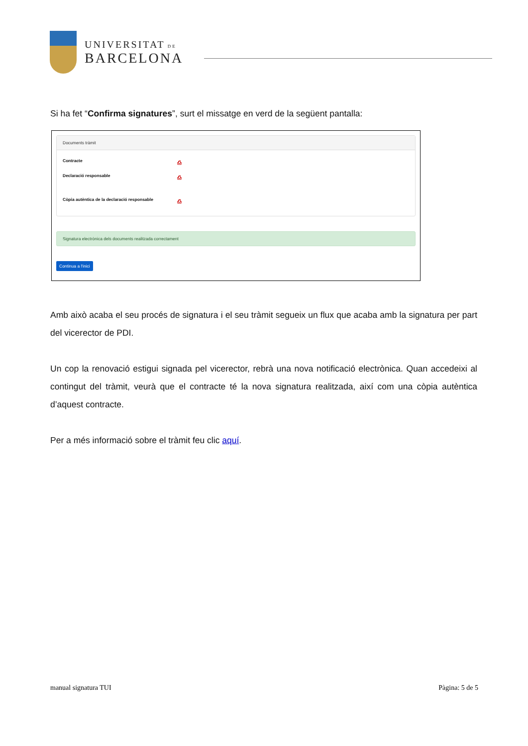UNIVERSITAT DE
BARCELONA
Si ha fet “Confirma signatures”, surt el missatge en verd de la següent pantalla:
Documents tràmit
Contracte ⎙
Declaració responsable ⎙
Còpia autèntica de la declaració responsable ⎙
Signatura electrònica dels documents realitzada correctament
Continua a l'inici
Amb això acaba el seu procés de signatura i el seu tràmit segueix un flux que acaba amb la signatura per part del vicerector de PDI.
Un cop la renovació estigui signada pel vicerector, rebrà una nova notificació electrònica. Quan accedeixi al contingut del tràmit, veurà que el contracte té la nova signatura realitzada, així com una còpia autèntica d’aquest contracte.
Per a més informació sobre el tràmit feu clic aquí.
manual signatura TUI Pàgina: 5 de 5